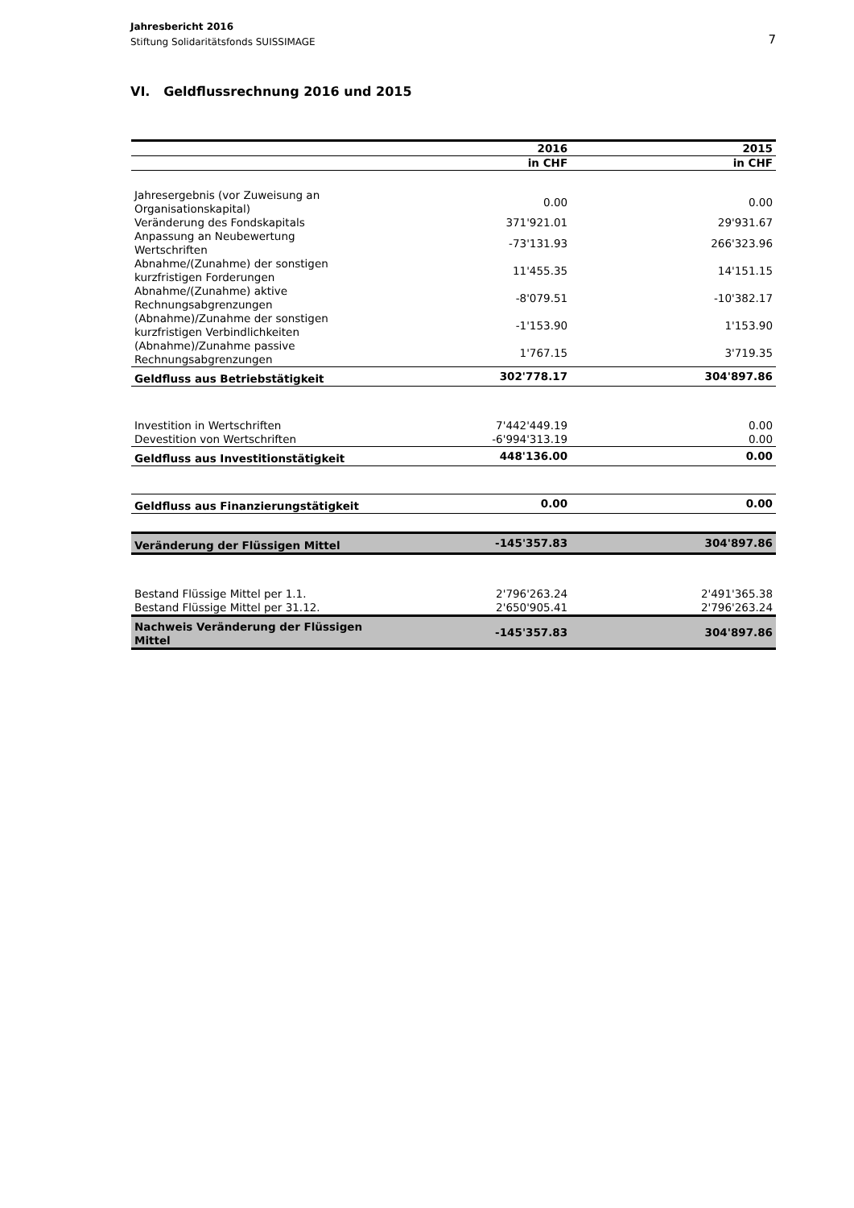7 Jahresbericht 2016
Stiftung Solidaritätsfonds SUISSIMAGE
VI. Geldflussrechnung 2016 und 2015
| | 2016 | 2015 |
| --- | --- | --- |
| | in CHF | in CHF |
| Jahresergebnis (vor Zuweisung an Organisationskapital) | 0.00 | 0.00 |
| Veränderung des Fondskapitals | 371'921.01 | 29'931.67 |
| Anpassung an Neubewertung Wertschriften | -73'131.93 | 266'323.96 |
| Abnahme/(Zunahme) der sonstigen kurzfristigen Forderungen | 11'455.35 | 14'151.15 |
| Abnahme/(Zunahme) aktive Rechnungsabgrenzungen | -8'079.51 | -10'382.17 |
| (Abnahme)/Zunahme der sonstigen kurzfristigen Verbindlichkeiten | -1'153.90 | 1'153.90 |
| (Abnahme)/Zunahme passive Rechnungsabgrenzungen | 1'767.15 | 3'719.35 |
| Geldfluss aus Betriebstätigkeit | 302'778.17 | 304'897.86 |
| Investition in Wertschriften | 7'442'449.19 | 0.00 |
| Devestition von Wertschriften | -6'994'313.19 | 0.00 |
| Geldfluss aus Investitionstätigkeit | 448'136.00 | 0.00 |
| Geldfluss aus Finanzierungstätigkeit | 0.00 | 0.00 |
| Veränderung der Flüssigen Mittel | -145'357.83 | 304'897.86 |
| Bestand Flüssige Mittel per 1.1. | 2'796'263.24 | 2'491'365.38 |
| Bestand Flüssige Mittel per 31.12. | 2'650'905.41 | 2'796'263.24 |
| Nachweis Veränderung der Flüssigen Mittel | -145'357.83 | 304'897.86 |